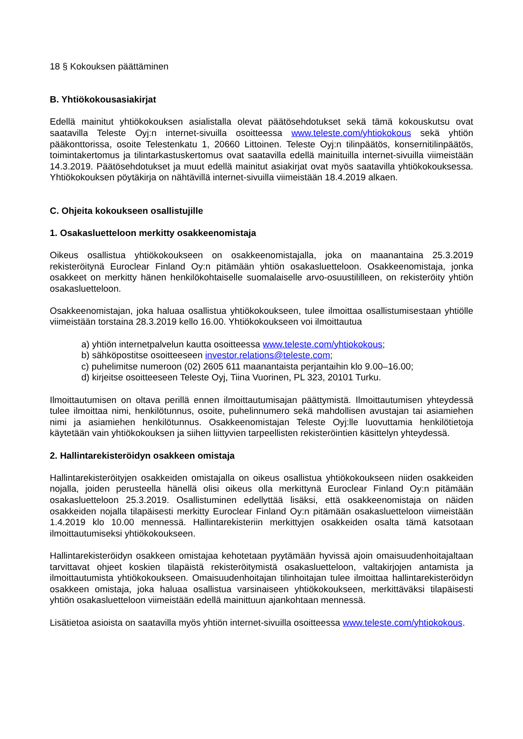18 § Kokouksen päättäminen
B. Yhtiökokousasiakirjat
Edellä mainitut yhtiökokouksen asialistalla olevat päätösehdotukset sekä tämä kokouskutsu ovat saatavilla Teleste Oyj:n internet-sivuilla osoitteessa www.teleste.com/yhtiokokous sekä yhtiön pääkonttorissa, osoite Telestenkatu 1, 20660 Littoinen. Teleste Oyj:n tilinpäätös, konsernitilinpäätös, toimintakertomus ja tilintarkastuskertomus ovat saatavilla edellä mainituilla internet-sivuilla viimeistään 14.3.2019. Päätösehdotukset ja muut edellä mainitut asiakirjat ovat myös saatavilla yhtiökokouksessa. Yhtiökokouksen pöytäkirja on nähtävillä internet-sivuilla viimeistään 18.4.2019 alkaen.
C. Ohjeita kokoukseen osallistujille
1. Osakasluetteloon merkitty osakkeenomistaja
Oikeus osallistua yhtiökokoukseen on osakkeenomistajalla, joka on maanantaina 25.3.2019 rekisteröitynä Euroclear Finland Oy:n pitämään yhtiön osakasluetteloon. Osakkeenomistaja, jonka osakkeet on merkitty hänen henkilökohtaiselle suomalaiselle arvo-osuustililleen, on rekisteröity yhtiön osakasluetteloon.
Osakkeenomistajan, joka haluaa osallistua yhtiökokoukseen, tulee ilmoittaa osallistumisestaan yhtiölle viimeistään torstaina 28.3.2019 kello 16.00. Yhtiökokoukseen voi ilmoittautua
a) yhtiön internetpalvelun kautta osoitteessa www.teleste.com/yhtiokokous;
b) sähköpostitse osoitteeseen investor.relations@teleste.com;
c) puhelimitse numeroon (02) 2605 611 maanantaista perjantaihin klo 9.00–16.00;
d) kirjeitse osoitteeseen Teleste Oyj, Tiina Vuorinen, PL 323, 20101 Turku.
Ilmoittautumisen on oltava perillä ennen ilmoittautumisajan päättymistä. Ilmoittautumisen yhteydessä tulee ilmoittaa nimi, henkilötunnus, osoite, puhelinnumero sekä mahdollisen avustajan tai asiamiehen nimi ja asiamiehen henkilötunnus. Osakkeenomistajan Teleste Oyj:lle luovuttamia henkilötietoja käytetään vain yhtiökokouksen ja siihen liittyvien tarpeellisten rekisteröintien käsittelyn yhteydessä.
2. Hallintarekisteröidyn osakkeen omistaja
Hallintarekisteröityjen osakkeiden omistajalla on oikeus osallistua yhtiökokoukseen niiden osakkeiden nojalla, joiden perusteella hänellä olisi oikeus olla merkittynä Euroclear Finland Oy:n pitämään osakasluetteloon 25.3.2019. Osallistuminen edellyttää lisäksi, että osakkeenomistaja on näiden osakkeiden nojalla tilapäisesti merkitty Euroclear Finland Oy:n pitämään osakasluetteloon viimeistään 1.4.2019 klo 10.00 mennessä. Hallintarekisteriin merkittyjen osakkeiden osalta tämä katsotaan ilmoittautumiseksi yhtiökokoukseen.
Hallintarekisteröidyn osakkeen omistajaa kehotetaan pyytämään hyvissä ajoin omaisuudenhoitajaltaan tarvittavat ohjeet koskien tilapäistä rekisteröitymistä osakasluetteloon, valtakirjojen antamista ja ilmoittautumista yhtiökokoukseen. Omaisuudenhoitajan tilinhoitajan tulee ilmoittaa hallintarekisteröidyn osakkeen omistaja, joka haluaa osallistua varsinaiseen yhtiökokoukseen, merkittäväksi tilapäisesti yhtiön osakasluetteloon viimeistään edellä mainittuun ajankohtaan mennessä.
Lisätietoa asioista on saatavilla myös yhtiön internet-sivuilla osoitteessa www.teleste.com/yhtiokokous.